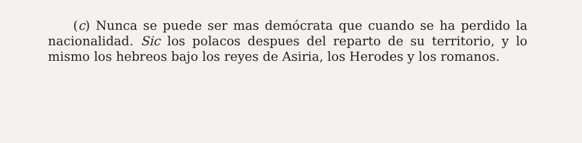(c) Nunca se puede ser mas demócrata que cuando se ha perdido la nacionalidad. Sic los polacos despues del reparto de su territorio, y lo mismo los hebreos bajo los reyes de Asiria, los Herodes y los romanos.